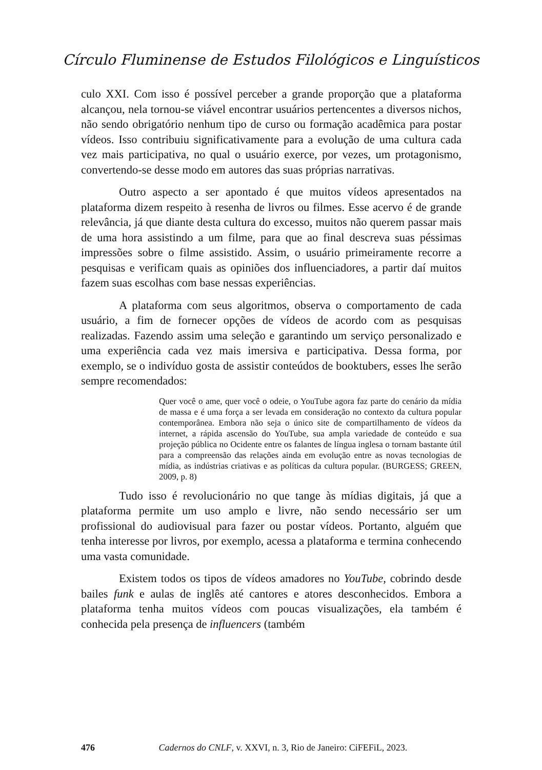Círculo Fluminense de Estudos Filológicos e Linguísticos
culo XXI. Com isso é possível perceber a grande proporção que a plataforma alcançou, nela tornou-se viável encontrar usuários pertencentes a diversos nichos, não sendo obrigatório nenhum tipo de curso ou formação acadêmica para postar vídeos. Isso contribuiu significativamente para a evolução de uma cultura cada vez mais participativa, no qual o usuário exerce, por vezes, um protagonismo, convertendo-se desse modo em autores das suas próprias narrativas.
Outro aspecto a ser apontado é que muitos vídeos apresentados na plataforma dizem respeito à resenha de livros ou filmes. Esse acervo é de grande relevância, já que diante desta cultura do excesso, muitos não querem passar mais de uma hora assistindo a um filme, para que ao final descreva suas péssimas impressões sobre o filme assistido. Assim, o usuário primeiramente recorre a pesquisas e verificam quais as opiniões dos influenciadores, a partir daí muitos fazem suas escolhas com base nessas experiências.
A plataforma com seus algoritmos, observa o comportamento de cada usuário, a fim de fornecer opções de vídeos de acordo com as pesquisas realizadas. Fazendo assim uma seleção e garantindo um serviço personalizado e uma experiência cada vez mais imersiva e participativa. Dessa forma, por exemplo, se o indivíduo gosta de assistir conteúdos de booktubers, esses lhe serão sempre recomendados:
Quer você o ame, quer você o odeie, o YouTube agora faz parte do cenário da mídia de massa e é uma força a ser levada em consideração no contexto da cultura popular contemporânea. Embora não seja o único site de compartilhamento de vídeos da internet, a rápida ascensão do YouTube, sua ampla variedade de conteúdo e sua projeção pública no Ocidente entre os falantes de língua inglesa o tornam bastante útil para a compreensão das relações ainda em evolução entre as novas tecnologias de mídia, as indústrias criativas e as políticas da cultura popular. (BURGESS; GREEN, 2009, p. 8)
Tudo isso é revolucionário no que tange às mídias digitais, já que a plataforma permite um uso amplo e livre, não sendo necessário ser um profissional do audiovisual para fazer ou postar vídeos. Portanto, alguém que tenha interesse por livros, por exemplo, acessa a plataforma e termina conhecendo uma vasta comunidade.
Existem todos os tipos de vídeos amadores no YouTube, cobrindo desde bailes funk e aulas de inglês até cantores e atores desconhecidos. Embora a plataforma tenha muitos vídeos com poucas visualizações, ela também é conhecida pela presença de influencers (também
476 Cadernos do CNLF, v. XXVI, n. 3, Rio de Janeiro: CiFEFiL, 2023.